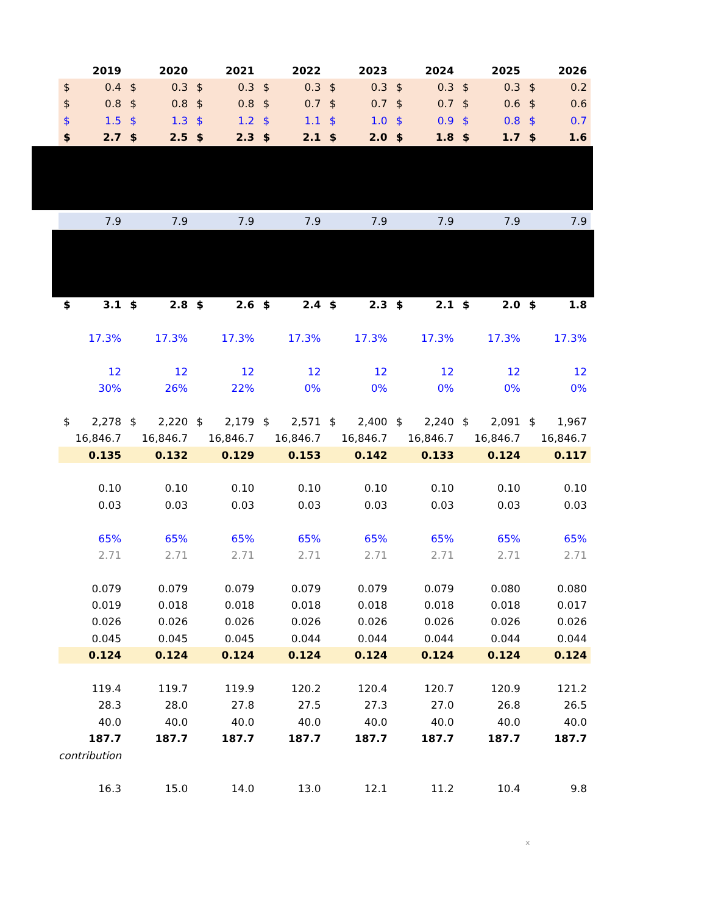| | 2019 | | 2020 | | 2021 | | 2022 | | 2023 | | 2024 | | 2025 | | 2026 |
| --- | --- | --- | --- | --- | --- | --- | --- | --- | --- | --- | --- | --- | --- | --- | --- |
| $ | 0.4 | $ | 0.3 | $ | 0.3 | $ | 0.3 | $ | 0.3 | $ | 0.3 | $ | 0.3 | $ | 0.2 |
| $ | 0.8 | $ | 0.8 | $ | 0.8 | $ | 0.7 | $ | 0.7 | $ | 0.7 | $ | 0.6 | $ | 0.6 |
| $ | 1.5 | $ | 1.3 | $ | 1.2 | $ | 1.1 | $ | 1.0 | $ | 0.9 | $ | 0.8 | $ | 0.7 |
| $ | 2.7 | $ | 2.5 | $ | 2.3 | $ | 2.1 | $ | 2.0 | $ | 1.8 | $ | 1.7 | $ | 1.6 |
| | 7.9 | | 7.9 | | 7.9 | | 7.9 | | 7.9 | | 7.9 | | 7.9 | | 7.9 |
| $ | 3.1 | $ | 2.8 | $ | 2.6 | $ | 2.4 | $ | 2.3 | $ | 2.1 | $ | 2.0 | $ | 1.8 |
| 17.3% | | 17.3% | | 17.3% | | 17.3% | | 17.3% | | 17.3% | | 17.3% | | 17.3% | |
| 12 | | 12 | | 12 | | 12 | | 12 | | 12 | | 12 | | 12 | |
| 30% | | 26% | | 22% | | 0% | | 0% | | 0% | | 0% | | 0% | |
| $ | 2,278 | $ | 2,220 | $ | 2,179 | $ | 2,571 | $ | 2,400 | $ | 2,240 | $ | 2,091 | $ | 1,967 |
| 16,846.7 | | 16,846.7 | | 16,846.7 | | 16,846.7 | | 16,846.7 | | 16,846.7 | | 16,846.7 | | 16,846.7 | |
| 0.135 | | 0.132 | | 0.129 | | 0.153 | | 0.142 | | 0.133 | | 0.124 | | 0.117 | |
| 0.10 | | 0.10 | | 0.10 | | 0.10 | | 0.10 | | 0.10 | | 0.10 | | 0.10 | |
| 0.03 | | 0.03 | | 0.03 | | 0.03 | | 0.03 | | 0.03 | | 0.03 | | 0.03 | |
| 65% | | 65% | | 65% | | 65% | | 65% | | 65% | | 65% | | 65% | |
| 2.71 | | 2.71 | | 2.71 | | 2.71 | | 2.71 | | 2.71 | | 2.71 | | 2.71 | |
| 0.079 | | 0.079 | | 0.079 | | 0.079 | | 0.079 | | 0.079 | | 0.080 | | 0.080 | |
| 0.019 | | 0.018 | | 0.018 | | 0.018 | | 0.018 | | 0.018 | | 0.018 | | 0.017 | |
| 0.026 | | 0.026 | | 0.026 | | 0.026 | | 0.026 | | 0.026 | | 0.026 | | 0.026 | |
| 0.045 | | 0.045 | | 0.045 | | 0.044 | | 0.044 | | 0.044 | | 0.044 | | 0.044 | |
| 0.124 | | 0.124 | | 0.124 | | 0.124 | | 0.124 | | 0.124 | | 0.124 | | 0.124 | |
| 119.4 | | 119.7 | | 119.9 | | 120.2 | | 120.4 | | 120.7 | | 120.9 | | 121.2 | |
| 28.3 | | 28.0 | | 27.8 | | 27.5 | | 27.3 | | 27.0 | | 26.8 | | 26.5 | |
| 40.0 | | 40.0 | | 40.0 | | 40.0 | | 40.0 | | 40.0 | | 40.0 | | 40.0 | |
| 187.7 | | 187.7 | | 187.7 | | 187.7 | | 187.7 | | 187.7 | | 187.7 | | 187.7 | |
| contribution | | | | | | | | | | | | | | | |
| 16.3 | | 15.0 | | 14.0 | | 13.0 | | 12.1 | | 11.2 | | 10.4 | | 9.8 | |
x